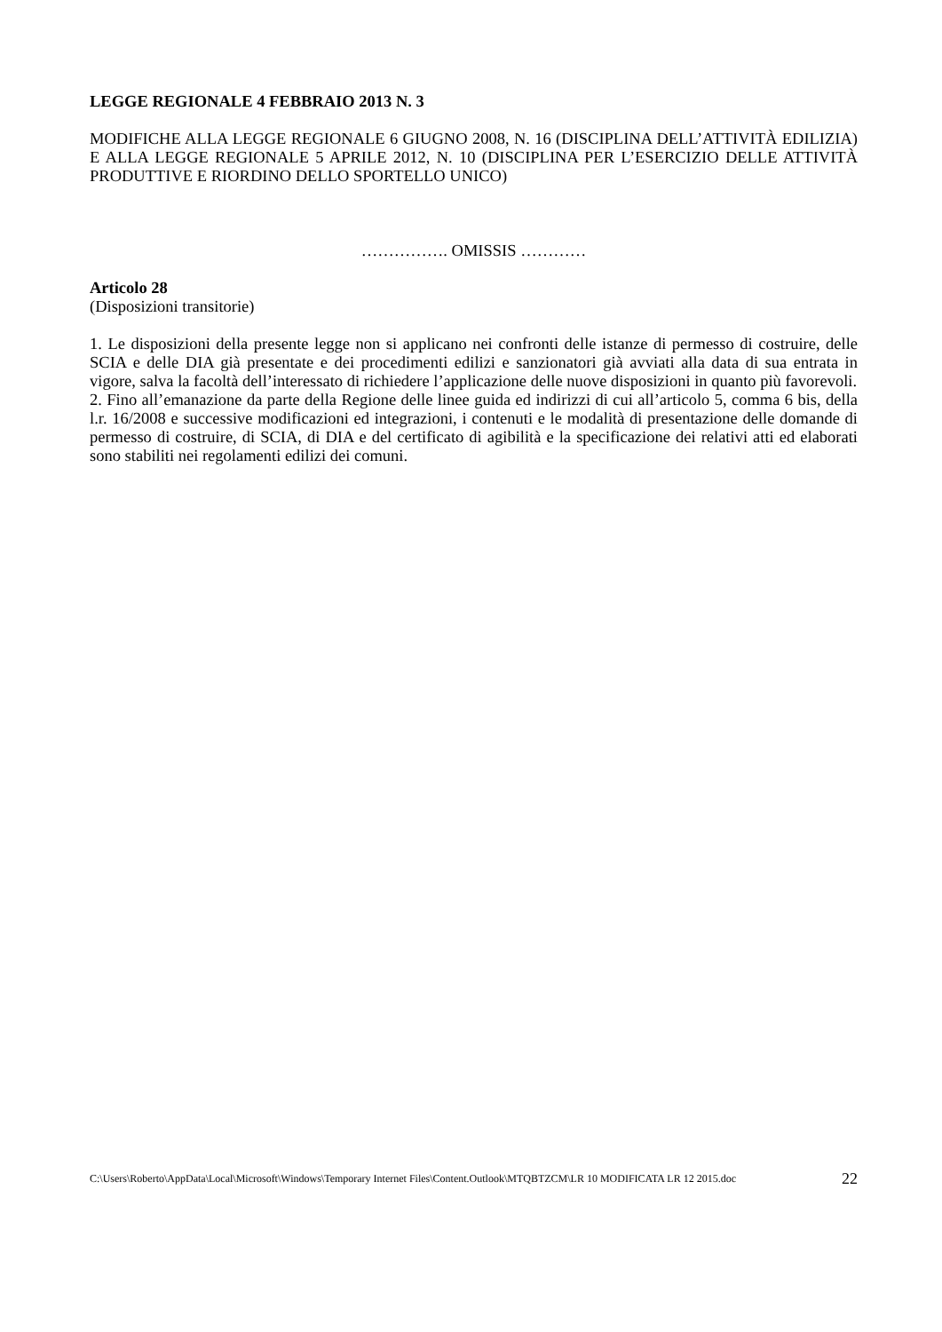LEGGE REGIONALE 4 FEBBRAIO 2013 N. 3
MODIFICHE ALLA LEGGE REGIONALE 6 GIUGNO 2008, N. 16 (DISCIPLINA DELL’ATTIVITÀ EDILIZIA) E ALLA LEGGE REGIONALE 5 APRILE 2012, N. 10 (DISCIPLINA PER L’ESERCIZIO DELLE ATTIVITÀ PRODUTTIVE E RIORDINO DELLO SPORTELLO UNICO)
……………. OMISSIS …………
Articolo 28
(Disposizioni transitorie)
1. Le disposizioni della presente legge non si applicano nei confronti delle istanze di permesso di costruire, delle SCIA e delle DIA già presentate e dei procedimenti edilizi e sanzionatori già avviati alla data di sua entrata in vigore, salva la facoltà dell’interessato di richiedere l’applicazione delle nuove disposizioni in quanto più favorevoli.
2. Fino all’emanazione da parte della Regione delle linee guida ed indirizzi di cui all’articolo 5, comma 6 bis, della l.r. 16/2008 e successive modificazioni ed integrazioni, i contenuti e le modalità di presentazione delle domande di permesso di costruire, di SCIA, di DIA e del certificato di agibilità e la specificazione dei relativi atti ed elaborati sono stabiliti nei regolamenti edilizi dei comuni.
C:\Users\Roberto\AppData\Local\Microsoft\Windows\Temporary Internet Files\Content.Outlook\MTQBTZCM\LR 10 MODIFICATA LR 12 2015.doc
22